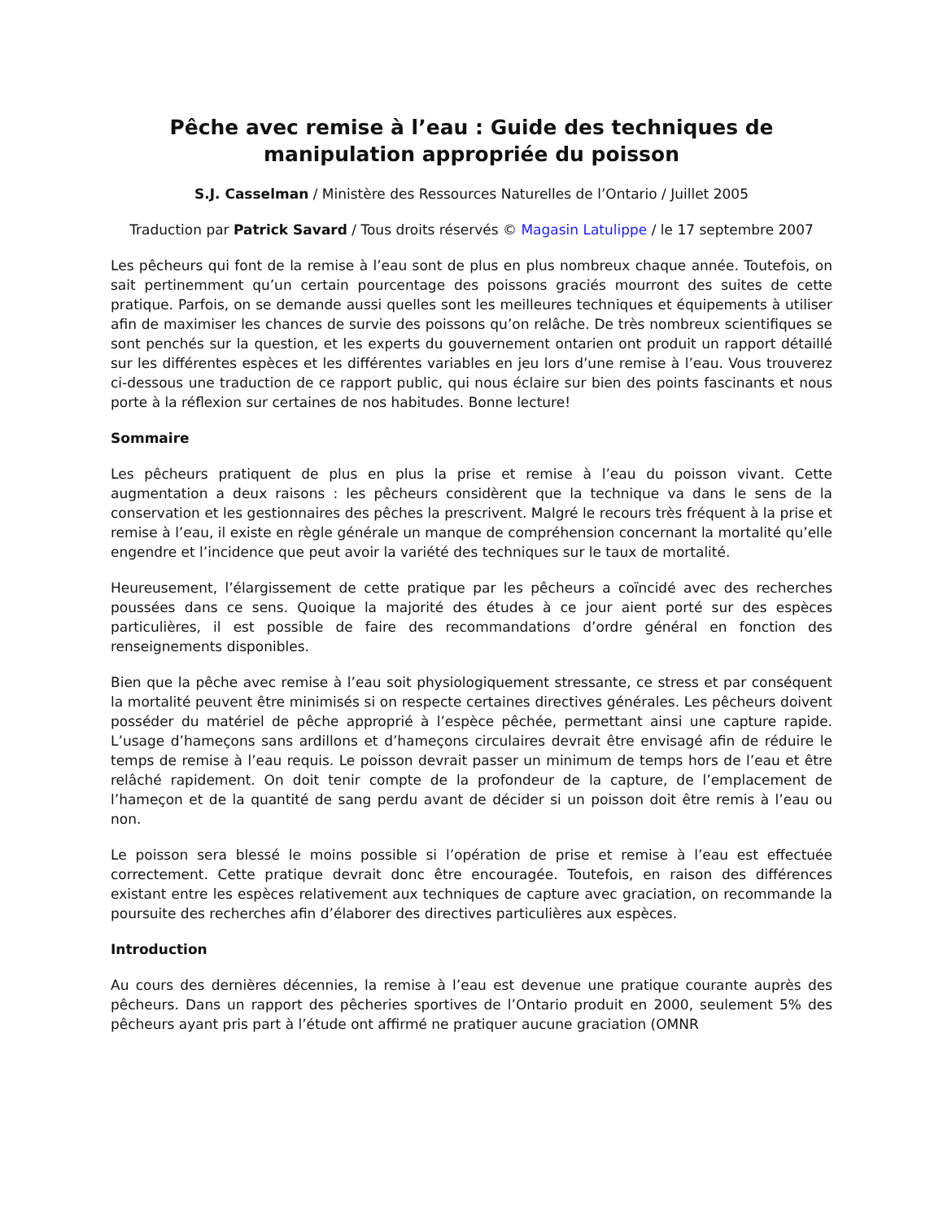Pêche avec remise à l’eau : Guide des techniques de manipulation appropriée du poisson
S.J. Casselman / Ministère des Ressources Naturelles de l’Ontario / Juillet 2005
Traduction par Patrick Savard / Tous droits réservés © Magasin Latulippe / le 17 septembre 2007
Les pêcheurs qui font de la remise à l’eau sont de plus en plus nombreux chaque année. Toutefois, on sait pertinemment qu’un certain pourcentage des poissons graciés mourront des suites de cette pratique. Parfois, on se demande aussi quelles sont les meilleures techniques et équipements à utiliser afin de maximiser les chances de survie des poissons qu’on relâche. De très nombreux scientifiques se sont penchés sur la question, et les experts du gouvernement ontarien ont produit un rapport détaillé sur les différentes espèces et les différentes variables en jeu lors d’une remise à l’eau. Vous trouverez ci-dessous une traduction de ce rapport public, qui nous éclaire sur bien des points fascinants et nous porte à la réflexion sur certaines de nos habitudes. Bonne lecture!
Sommaire
Les pêcheurs pratiquent de plus en plus la prise et remise à l’eau du poisson vivant. Cette augmentation a deux raisons : les pêcheurs considèrent que la technique va dans le sens de la conservation et les gestionnaires des pêches la prescrivent. Malgré le recours très fréquent à la prise et remise à l’eau, il existe en règle générale un manque de compréhension concernant la mortalité qu’elle engendre et l’incidence que peut avoir la variété des techniques sur le taux de mortalité.
Heureusement, l’élargissement de cette pratique par les pêcheurs a coïncidé avec des recherches poussées dans ce sens. Quoique la majorité des études à ce jour aient porté sur des espèces particulières, il est possible de faire des recommandations d’ordre général en fonction des renseignements disponibles.
Bien que la pêche avec remise à l’eau soit physiologiquement stressante, ce stress et par conséquent la mortalité peuvent être minimisés si on respecte certaines directives générales. Les pêcheurs doivent posséder du matériel de pêche approprié à l’espèce pêchée, permettant ainsi une capture rapide. L’usage d’hameçons sans ardillons et d’hameçons circulaires devrait être envisagé afin de réduire le temps de remise à l’eau requis. Le poisson devrait passer un minimum de temps hors de l’eau et être relâché rapidement. On doit tenir compte de la profondeur de la capture, de l’emplacement de l’hameçon et de la quantité de sang perdu avant de décider si un poisson doit être remis à l’eau ou non.
Le poisson sera blessé le moins possible si l’opération de prise et remise à l’eau est effectuée correctement. Cette pratique devrait donc être encouragée. Toutefois, en raison des différences existant entre les espèces relativement aux techniques de capture avec graciation, on recommande la poursuite des recherches afin d’élaborer des directives particulières aux espèces.
Introduction
Au cours des dernières décennies, la remise à l’eau est devenue une pratique courante auprès des pêcheurs. Dans un rapport des pêcheries sportives de l’Ontario produit en 2000, seulement 5% des pêcheurs ayant pris part à l’étude ont affirmé ne pratiquer aucune graciation (OMNR